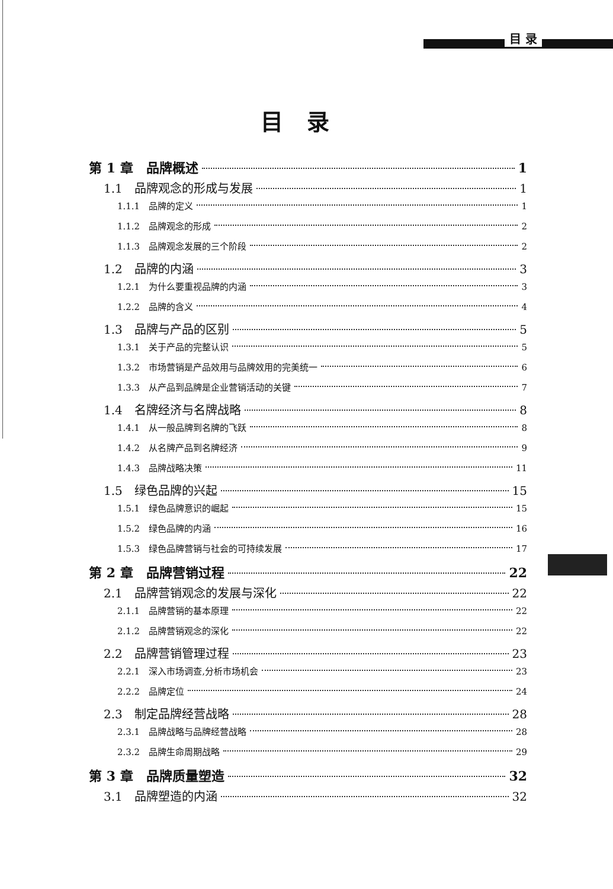目 录
目录
第 1 章　品牌概述 1
1.1　品牌观念的形成与发展 1
1.1.1　品牌的定义 1
1.1.2　品牌观念的形成 2
1.1.3　品牌观念发展的三个阶段 2
1.2　品牌的内涵 3
1.2.1　为什么要重视品牌的内涵 3
1.2.2　品牌的含义 4
1.3　品牌与产品的区别 5
1.3.1　关于产品的完整认识 5
1.3.2　市场营销是产品效用与品牌效用的完美统一 6
1.3.3　从产品到品牌是企业营销活动的关键 7
1.4　名牌经济与名牌战略 8
1.4.1　从一般品牌到名牌的飞跃 8
1.4.2　从名牌产品到名牌经济 9
1.4.3　品牌战略决策 11
1.5　绿色品牌的兴起 15
1.5.1　绿色品牌意识的崛起 15
1.5.2　绿色品牌的内涵 16
1.5.3　绿色品牌营销与社会的可持续发展 17
第 2 章　品牌营销过程 22
2.1　品牌营销观念的发展与深化 22
2.1.1　品牌营销的基本原理 22
2.1.2　品牌营销观念的深化 22
2.2　品牌营销管理过程 23
2.2.1　深入市场调查,分析市场机会 23
2.2.2　品牌定位 24
2.3　制定品牌经营战略 28
2.3.1　品牌战略与品牌经营战略 28
2.3.2　品牌生命周期战略 29
第 3 章　品牌质量塑造 32
3.1　品牌塑造的内涵 32